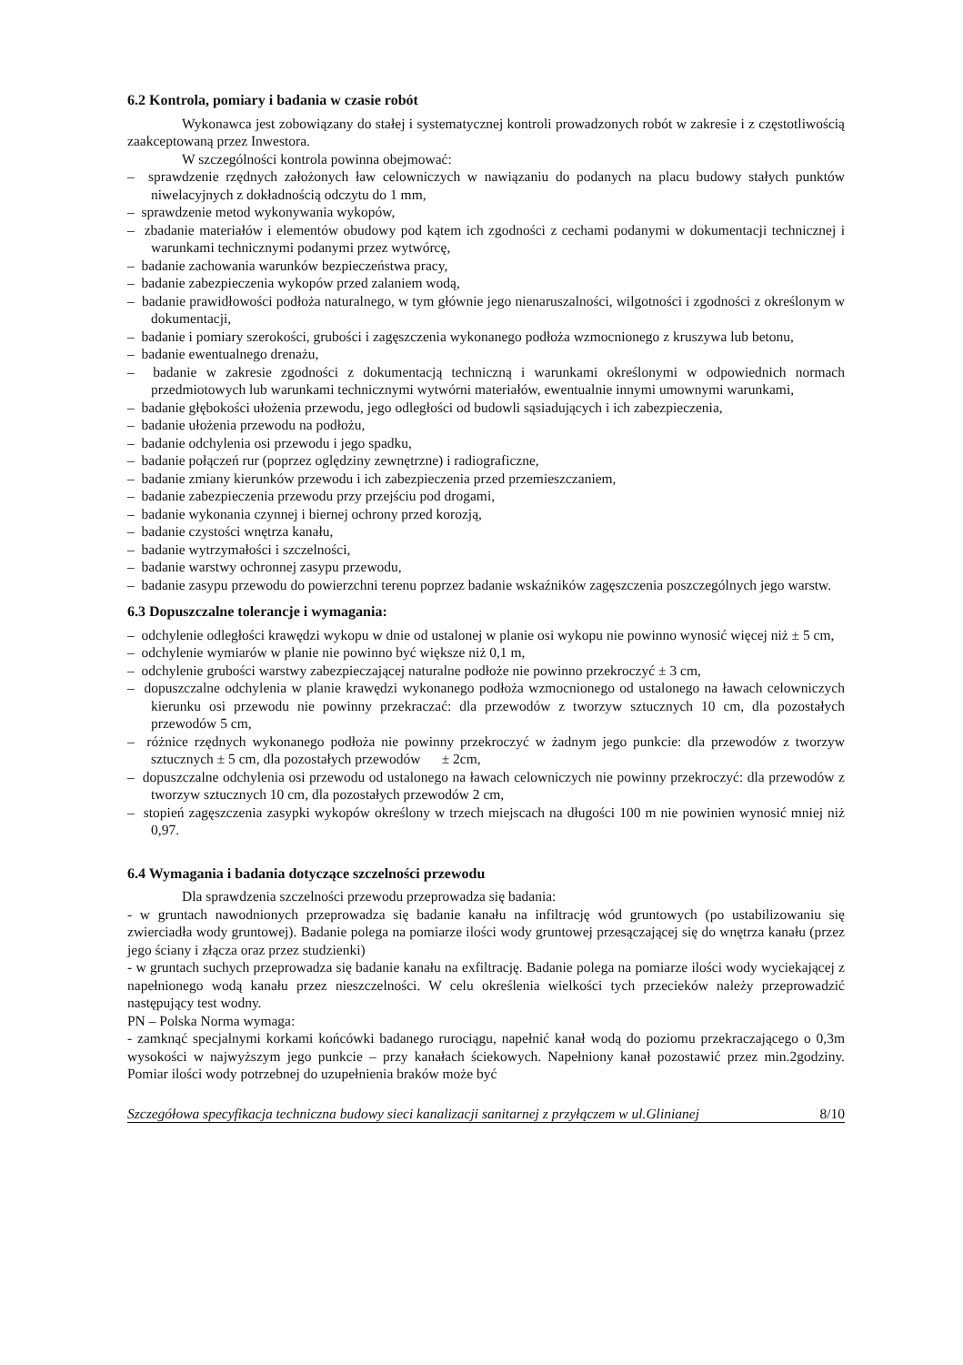6.2 Kontrola, pomiary i badania w czasie robót
Wykonawca jest zobowiązany do stałej i systematycznej kontroli prowadzonych robót w zakresie i z częstotliwością zaakceptowaną przez Inwestora.
W szczególności kontrola powinna obejmować:
– sprawdzenie rzędnych założonych ław celowniczych w nawiązaniu do podanych na placu budowy stałych punktów niwelacyjnych z dokładnością odczytu do 1 mm,
– sprawdzenie metod wykonywania wykopów,
– zbadanie materiałów i elementów obudowy pod kątem ich zgodności z cechami podanymi w dokumentacji technicznej i warunkami technicznymi podanymi przez wytwórcę,
– badanie zachowania warunków bezpieczeństwa pracy,
– badanie zabezpieczenia wykopów przed zalaniem wodą,
– badanie prawidłowości podłoża naturalnego, w tym głównie jego nienaruszalności, wilgotności i zgodności z określonym w dokumentacji,
– badanie i pomiary szerokości, grubości i zagęszczenia wykonanego podłoża wzmocnionego z kruszywa lub betonu,
– badanie ewentualnego drenażu,
– badanie w zakresie zgodności z dokumentacją techniczną i warunkami określonymi w odpowiednich normach przedmiotowych lub warunkami technicznymi wytwórni materiałów, ewentualnie innymi umownymi warunkami,
– badanie głębokości ułożenia przewodu, jego odległości od budowli sąsiadujących i ich zabezpieczenia,
– badanie ułożenia przewodu na podłożu,
– badanie odchylenia osi przewodu i jego spadku,
– badanie połączeń rur (poprzez oględziny zewnętrzne) i radiograficzne,
– badanie zmiany kierunków przewodu i ich zabezpieczenia przed przemieszczaniem,
– badanie zabezpieczenia przewodu przy przejściu pod drogami,
– badanie wykonania czynnej i biernej ochrony przed korozją,
– badanie czystości wnętrza kanału,
– badanie wytrzymałości i szczelności,
– badanie warstwy ochronnej zasypu przewodu,
– badanie zasypu przewodu do powierzchni terenu poprzez badanie wskaźników zagęszczenia poszczególnych jego warstw.
6.3 Dopuszczalne tolerancje i wymagania:
– odchylenie odległości krawędzi wykopu w dnie od ustalonej w planie osi wykopu nie powinno wynosić więcej niż ± 5 cm,
– odchylenie wymiarów w planie nie powinno być większe niż 0,1 m,
– odchylenie grubości warstwy zabezpieczającej naturalne podłoże nie powinno przekroczyć ± 3 cm,
– dopuszczalne odchylenia w planie krawędzi wykonanego podłoża wzmocnionego od ustalonego na ławach celowniczych kierunku osi przewodu nie powinny przekraczać: dla przewodów z tworzyw sztucznych 10 cm, dla pozostałych przewodów 5 cm,
– różnice rzędnych wykonanego podłoża nie powinny przekroczyć w żadnym jego punkcie: dla przewodów z tworzyw sztucznych ± 5 cm, dla pozostałych przewodów ± 2cm,
– dopuszczalne odchylenia osi przewodu od ustalonego na ławach celowniczych nie powinny przekroczyć: dla przewodów z tworzyw sztucznych 10 cm, dla pozostałych przewodów 2 cm,
– stopień zagęszczenia zasypki wykopów określony w trzech miejscach na długości 100 m nie powinien wynosić mniej niż 0,97.
6.4 Wymagania i badania dotyczące szczelności przewodu
Dla sprawdzenia szczelności przewodu przeprowadza się badania:
- w gruntach nawodnionych przeprowadza się badanie kanału na infiltrację wód gruntowych (po ustabilizowaniu się zwierciadła wody gruntowej). Badanie polega na pomiarze ilości wody gruntowej przesączającej się do wnętrza kanału (przez jego ściany i złącza oraz przez studzienki)
- w gruntach suchych przeprowadza się badanie kanału na exfiltrację. Badanie polega na pomiarze ilości wody wyciekającej z napełnionego wodą kanału przez nieszczelności. W celu określenia wielkości tych przecieków należy przeprowadzić następujący test wodny.
PN – Polska Norma wymaga:
- zamknąć specjalnymi korkami końcówki badanego rurociągu, napełnić kanał wodą do poziomu przekraczającego o 0,3m wysokości w najwyższym jego punkcie – przy kanałach ściekowych. Napełniony kanał pozostawić przez min.2godziny. Pomiar ilości wody potrzebnej do uzupełnienia braków może być
Szczegółowa specyfikacja techniczna budowy sieci kanalizacji sanitarnej z przyłączem w ul.Glinianej 8/10